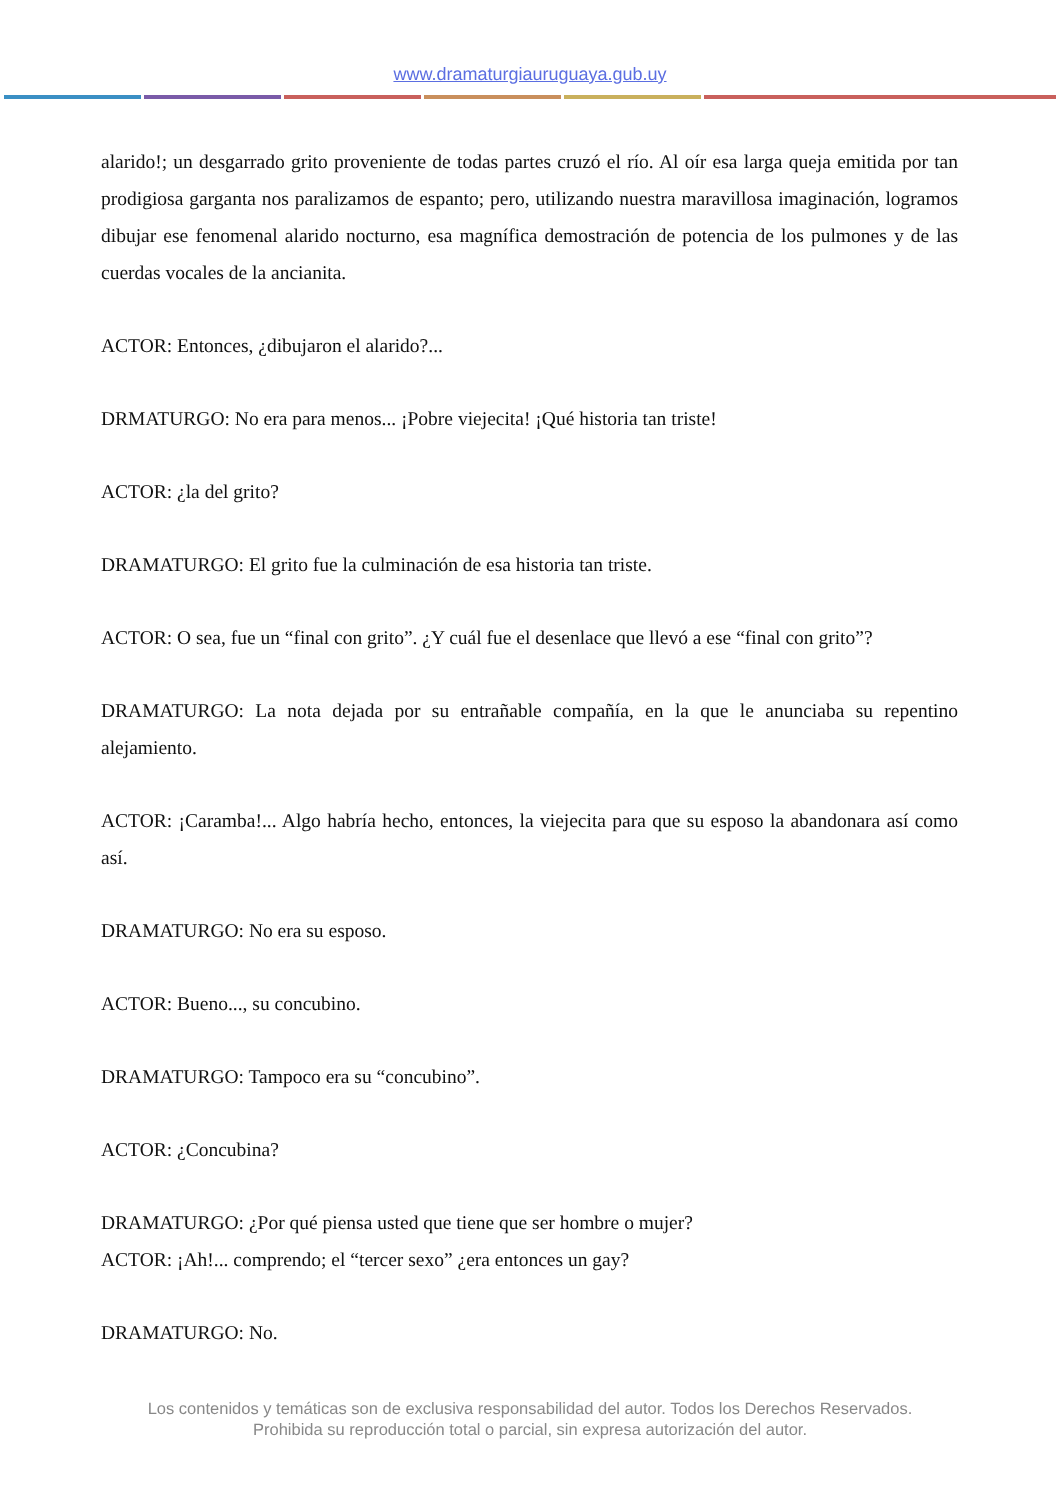www.dramaturgiauruguaya.gub.uy
alarido!; un desgarrado grito proveniente de todas partes cruzó el río. Al oír esa larga queja emitida por tan prodigiosa garganta nos paralizamos de espanto; pero, utilizando nuestra maravillosa imaginación, logramos dibujar ese fenomenal alarido nocturno, esa magnífica demostración de potencia de los pulmones y de las cuerdas vocales de la ancianita.
ACTOR: Entonces, ¿dibujaron el alarido?...
DRMATURGO: No era para menos... ¡Pobre viejecita! ¡Qué historia tan triste!
ACTOR: ¿la del grito?
DRAMATURGO: El grito fue la culminación de esa historia tan triste.
ACTOR: O sea, fue un “final con grito”. ¿Y cuál fue el desenlace que llevó a ese “final con grito”?
DRAMATURGO: La nota dejada por su entrañable compañía, en la que le anunciaba su repentino alejamiento.
ACTOR: ¡Caramba!... Algo habría hecho, entonces, la viejecita para que su esposo la abandonara así como así.
DRAMATURGO: No era su esposo.
ACTOR: Bueno..., su concubino.
DRAMATURGO: Tampoco era su “concubino”.
ACTOR: ¿Concubina?
DRAMATURGO: ¿Por qué piensa usted que tiene que ser hombre o mujer?
ACTOR: ¡Ah!... comprendo; el “tercer sexo” ¿era entonces un gay?
DRAMATURGO: No.
Los contenidos y temáticas son de exclusiva responsabilidad del autor. Todos los Derechos Reservados.
Prohibida su reproducción total o parcial, sin expresa autorización del autor.